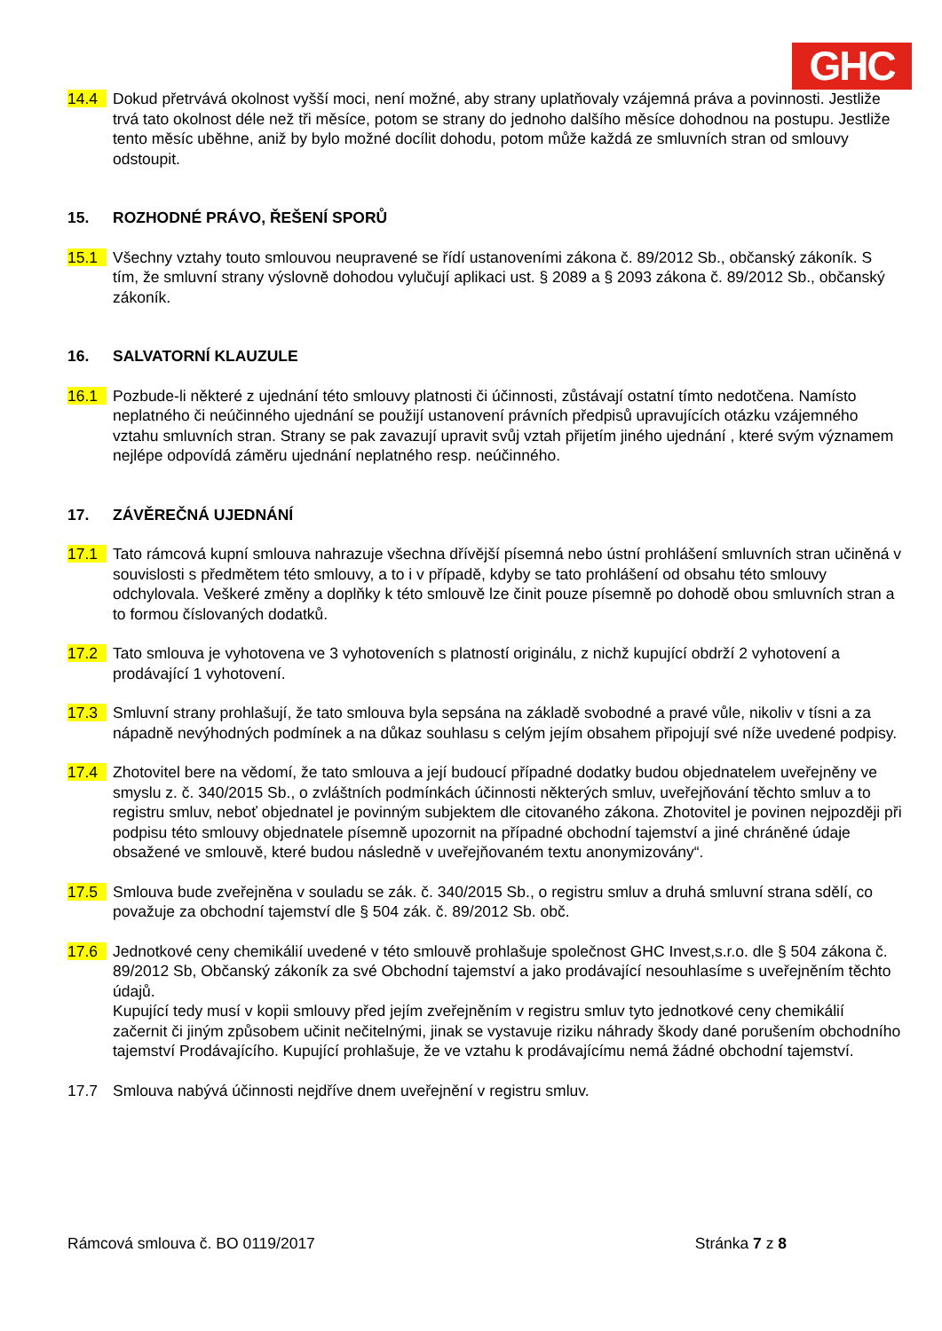GHC
14.4 Dokud přetrvává okolnost vyšší moci, není možné, aby strany uplatňovaly vzájemná práva a povinnosti. Jestliže trvá tato okolnost déle než tři měsíce, potom se strany do jednoho dalšího měsíce dohodnou na postupu. Jestliže tento měsíc uběhne, aniž by bylo možné docílit dohodu, potom může každá ze smluvních stran od smlouvy odstoupit.
15. ROZHODNÉ PRÁVO, ŘEŠENÍ SPORŮ
15.1 Všechny vztahy touto smlouvou neupravené se řídí ustanoveními zákona č. 89/2012 Sb., občanský zákoník. S tím, že smluvní strany výslovně dohodou vylučují aplikaci ust. § 2089 a § 2093 zákona č. 89/2012 Sb., občanský zákoník.
16. SALVATORNÍ KLAUZULE
16.1 Pozbude-li některé z ujednání této smlouvy platnosti či účinnosti, zůstávají ostatní tímto nedotčena. Namísto neplatného či neúčinného ujednání se použijí ustanovení právních předpisů upravujících otázku vzájemného vztahu smluvních stran. Strany se pak zavazují upravit svůj vztah přijetím jiného ujednání , které svým významem nejlépe odpovídá záměru ujednání neplatného resp. neúčinného.
17. ZÁVĚREČNÁ UJEDNÁNÍ
17.1 Tato rámcová kupní smlouva nahrazuje všechna dřívější písemná nebo ústní prohlášení smluvních stran učiněná v souvislosti s předmětem této smlouvy, a to i v případě, kdyby se tato prohlášení od obsahu této smlouvy odchylovala. Veškeré změny a doplňky k této smlouvě lze činit pouze písemně po dohodě obou smluvních stran a to formou číslovaných dodatků.
17.2 Tato smlouva je vyhotovena ve 3 vyhotoveních s platností originálu, z nichž kupující obdrží 2 vyhotovení a prodávající 1 vyhotovení.
17.3 Smluvní strany prohlašují, že tato smlouva byla sepsána na základě svobodné a pravé vůle, nikoliv v tísni a za nápadně nevýhodných podmínek a na důkaz souhlasu s celým jejím obsahem připojují své níže uvedené podpisy.
17.4 Zhotovitel bere na vědomí, že tato smlouva a její budoucí případné dodatky budou objednatelem uveřejněny ve smyslu z. č. 340/2015 Sb., o zvláštních podmínkách účinnosti některých smluv, uveřejňování těchto smluv a to registru smluv, neboť objednatel je povinným subjektem dle citovaného zákona. Zhotovitel je povinen nejpozději při podpisu této smlouvy objednatele písemně upozornit na případné obchodní tajemství a jiné chráněné údaje obsažené ve smlouvě, které budou následně v uveřejňovaném textu anonymizovány“.
17.5 Smlouva bude zveřejněna v souladu se zák. č. 340/2015 Sb., o registru smluv a druhá smluvní strana sdělí, co považuje za obchodní tajemství dle § 504 zák. č. 89/2012 Sb. obč.
17.6 Jednotkové ceny chemikálií uvedené v této smlouvě prohlašuje společnost GHC Invest,s.r.o. dle § 504 zákona č. 89/2012 Sb, Občanský zákoník za své Obchodní tajemství a jako prodávající nesouhlasíme s uveřejněním těchto údajů.
Kupující tedy musí v kopii smlouvy před jejím zveřejněním v registru smluv tyto jednotkové ceny chemikálií začernit či jiným způsobem učinit nečitelnými, jinak se vystavuje riziku náhrady škody dané porušením obchodního tajemství Prodávajícího. Kupující prohlašuje, že ve vztahu k prodávajícímu nemá žádné obchodní tajemství.
17.7 Smlouva nabývá účinnosti nejdříve dnem uveřejnění v registru smluv.
Rámcová smlouva č. BO 0119/2017 Stránka 7 z 8